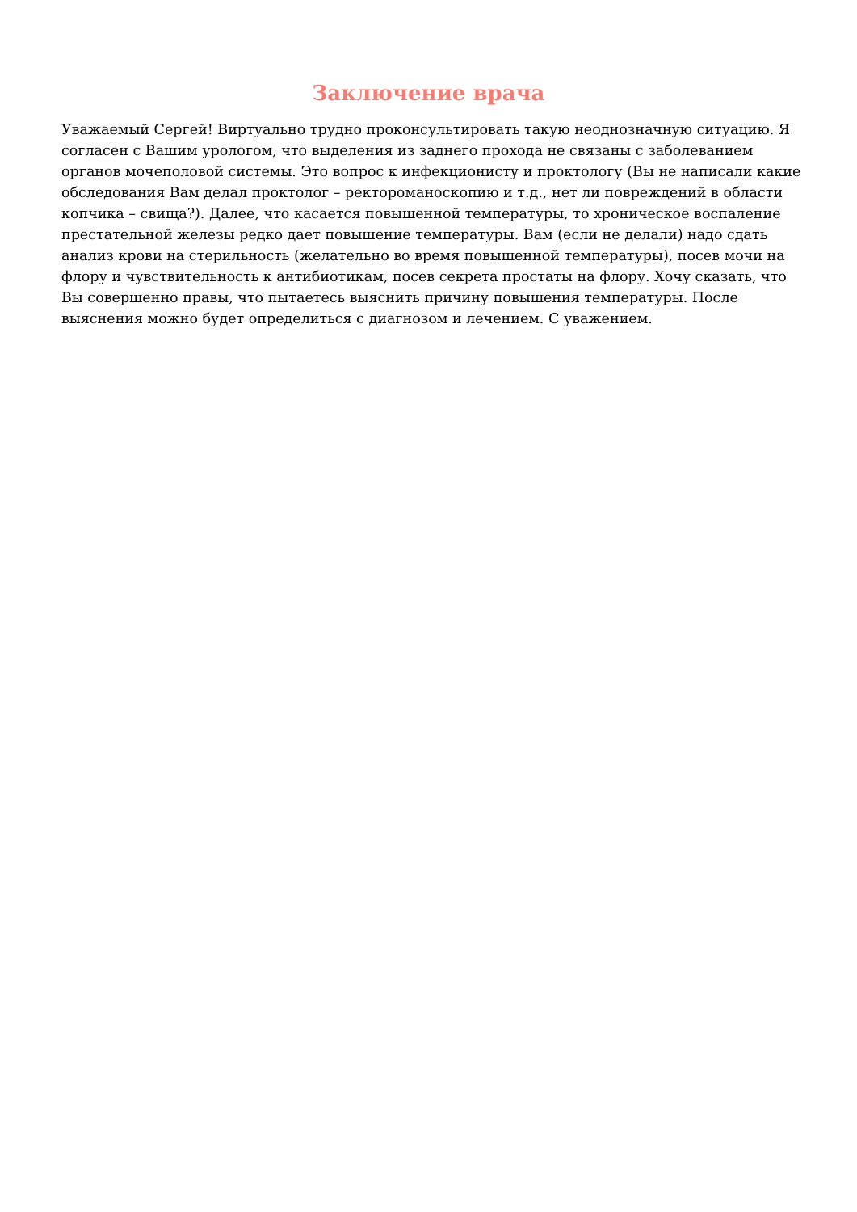Заключение врача
Уважаемый Сергей! Виртуально трудно проконсультировать такую неоднозначную ситуацию. Я согласен с Вашим урологом, что выделения из заднего прохода не связаны с заболеванием органов мочеполовой системы. Это вопрос к инфекционисту и проктологу (Вы не написали какие обследования Вам делал проктолог – ректороманоскопию и т.д., нет ли повреждений в области копчика – свища?). Далее, что касается повышенной температуры, то хроническое воспаление престательной железы редко дает повышение температуры. Вам (если не делали) надо сдать анализ крови на стерильность (желательно во время повышенной температуры), посев мочи на флору и чувствительность к антибиотикам, посев секрета простаты на флору. Хочу сказать, что Вы совершенно правы, что пытаетесь выяснить причину повышения температуры. После выяснения можно будет определиться с диагнозом и лечением. С уважением.